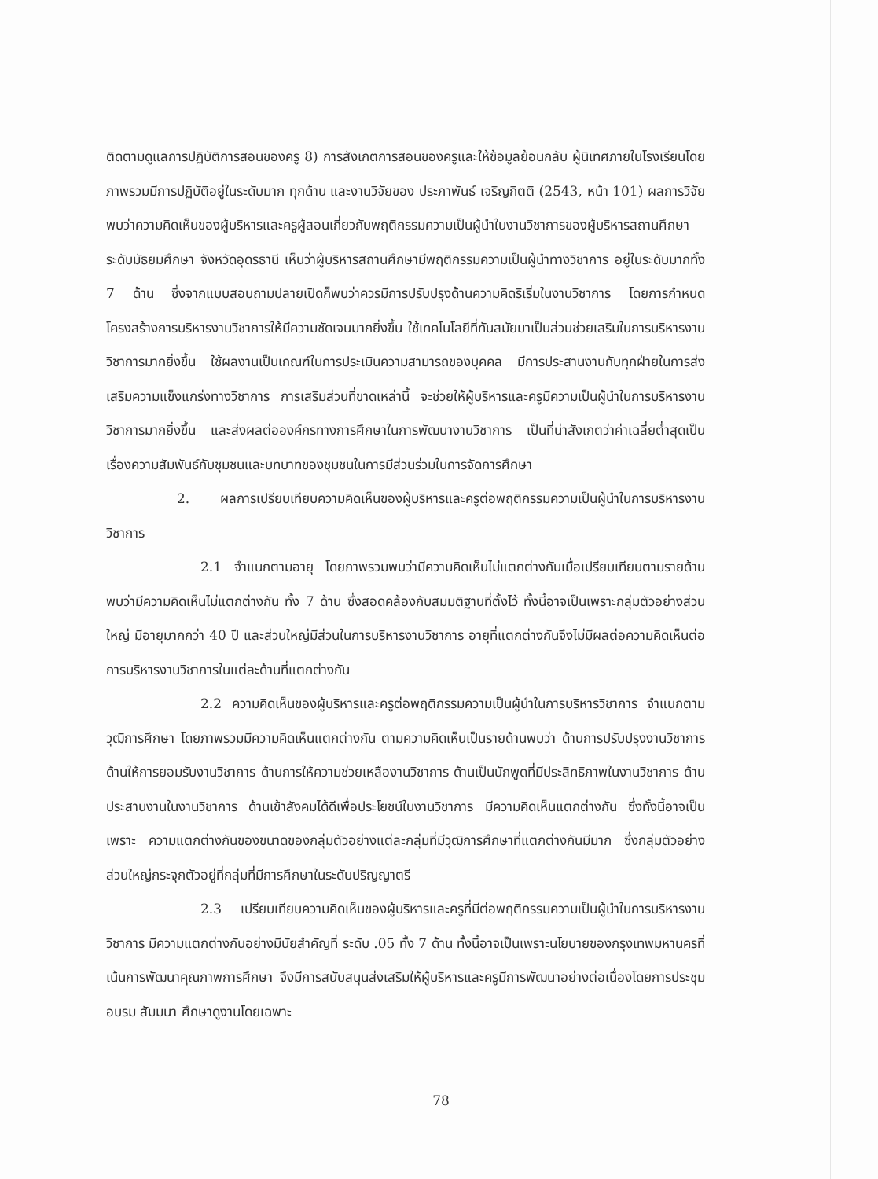ติดตามดูแลการปฏิบัติการสอนของครู 8) การสังเกตการสอนของครูและให้ข้อมูลย้อนกลับ ผู้นิเทศภายในโรงเรียนโดยภาพรวมมีการปฏิบัติอยู่ในระดับมาก ทุกด้าน และงานวิจัยของ ประภาพันธ์ เจริญกิตติ (2543, หน้า 101) ผลการวิจัยพบว่าความคิดเห็นของผู้บริหารและครูผู้สอนเกี่ยวกับพฤติกรรมความเป็นผู้นำในงานวิชาการของผู้บริหารสถานศึกษา ระดับมัธยมศึกษา จังหวัดอุดรธานี เห็นว่าผู้บริหารสถานศึกษามีพฤติกรรมความเป็นผู้นำทางวิชาการ อยู่ในระดับมากทั้ง 7 ด้าน ซึ่งจากแบบสอบถามปลายเปิดก็พบว่าควรมีการปรับปรุงด้านความคิดริเริ่มในงานวิชาการ โดยการกำหนดโครงสร้างการบริหารงานวิชาการให้มีความชัดเจนมากยิ่งขึ้น ใช้เทคโนโลยีที่ทันสมัยมาเป็นส่วนช่วยเสริมในการบริหารงานวิชาการมากยิ่งขึ้น ใช้ผลงานเป็นเกณฑ์ในการประเมินความสามารถของบุคคล มีการประสานงานกับทุกฝ่ายในการส่งเสริมความแข็งแกร่งทางวิชาการ การเสริมส่วนที่ขาดเหล่านี้ จะช่วยให้ผู้บริหารและครูมีความเป็นผู้นำในการบริหารงานวิชาการมากยิ่งขึ้น และส่งผลต่อองค์กรทางการศึกษาในการพัฒนางานวิชาการ เป็นที่น่าสังเกตว่าค่าเฉลี่ยต่ำสุดเป็นเรื่องความสัมพันธ์กับชุมชนและบทบาทของชุมชนในการมีส่วนร่วมในการจัดการศึกษา
2. ผลการเปรียบเทียบความคิดเห็นของผู้บริหารและครูต่อพฤติกรรมความเป็นผู้นำในการบริหารงานวิชาการ
2.1 จำแนกตามอายุ โดยภาพรวมพบว่ามีความคิดเห็นไม่แตกต่างกันเมื่อเปรียบเทียบตามรายด้านพบว่ามีความคิดเห็นไม่แตกต่างกัน ทั้ง 7 ด้าน ซึ่งสอดคล้องกับสมมติฐานที่ตั้งไว้ ทั้งนี้อาจเป็นเพราะกลุ่มตัวอย่างส่วนใหญ่ มีอายุมากกว่า 40 ปี และส่วนใหญ่มีส่วนในการบริหารงานวิชาการ อายุที่แตกต่างกันจึงไม่มีผลต่อความคิดเห็นต่อการบริหารงานวิชาการในแต่ละด้านที่แตกต่างกัน
2.2 ความคิดเห็นของผู้บริหารและครูต่อพฤติกรรมความเป็นผู้นำในการบริหารวิชาการ จำแนกตามวุฒิการศึกษา โดยภาพรวมมีความคิดเห็นแตกต่างกัน ตามความคิดเห็นเป็นรายด้านพบว่า ด้านการปรับปรุงงานวิชาการ ด้านให้การยอมรับงานวิชาการ ด้านการให้ความช่วยเหลืองานวิชาการ ด้านเป็นนักพูดที่มีประสิทธิภาพในงานวิชาการ ด้านประสานงานในงานวิชาการ ด้านเข้าสังคมได้ดีเพื่อประโยชน์ในงานวิชาการ มีความคิดเห็นแตกต่างกัน ซึ่งทั้งนี้อาจเป็นเพราะ ความแตกต่างกันของขนาดของกลุ่มตัวอย่างแต่ละกลุ่มที่มีวุฒิการศึกษาที่แตกต่างกันมีมาก ซึ่งกลุ่มตัวอย่างส่วนใหญ่กระจุกตัวอยู่ที่กลุ่มที่มีการศึกษาในระดับปริญญาตรี
2.3 เปรียบเทียบความคิดเห็นของผู้บริหารและครูที่มีต่อพฤติกรรมความเป็นผู้นำในการบริหารงานวิชาการ มีความแตกต่างกันอย่างมีนัยสำคัญที่ ระดับ .05 ทั้ง 7 ด้าน ทั้งนี้อาจเป็นเพราะนโยบายของกรุงเทพมหานครที่เน้นการพัฒนาคุณภาพการศึกษา จึงมีการสนับสนุนส่งเสริมให้ผู้บริหารและครูมีการพัฒนาอย่างต่อเนื่องโดยการประชุม อบรม สัมมนา ศึกษาดูงานโดยเฉพาะ
78